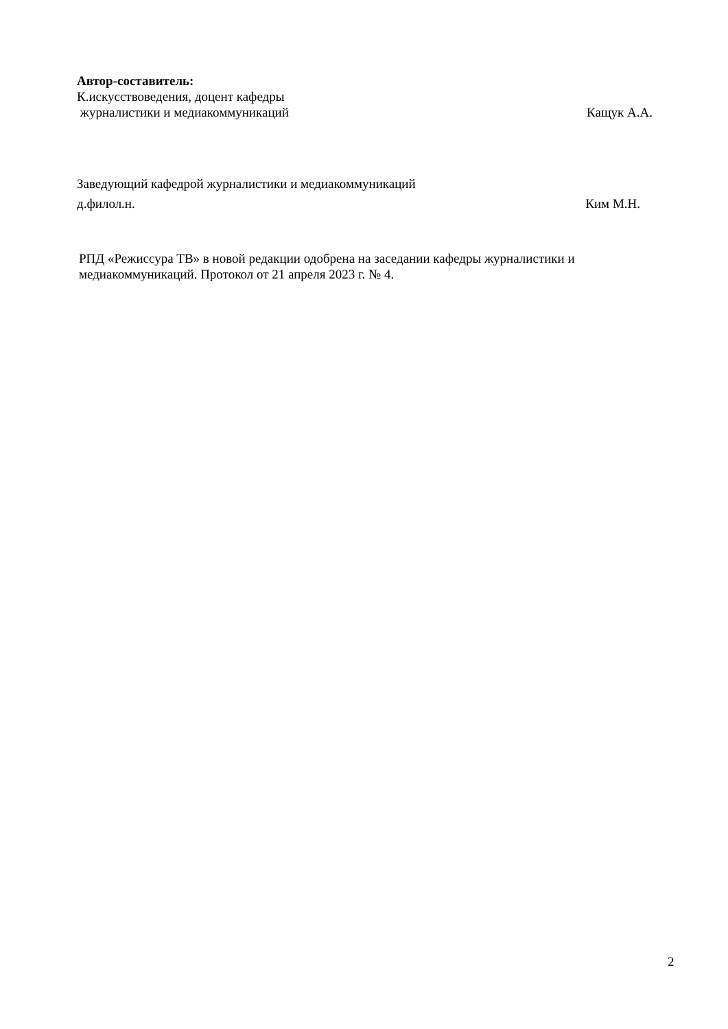Автор-составитель:
К.искусствоведения, доцент кафедры
журналистики и медиакоммуникаций Кащук А.А.
Заведующий кафедрой журналистики и медиакоммуникаций
д.филол.н. Ким М.Н.
РПД «Режиссура ТВ» в новой редакции одобрена на заседании кафедры журналистики и медиакоммуникаций. Протокол от 21 апреля 2023 г. № 4.
2